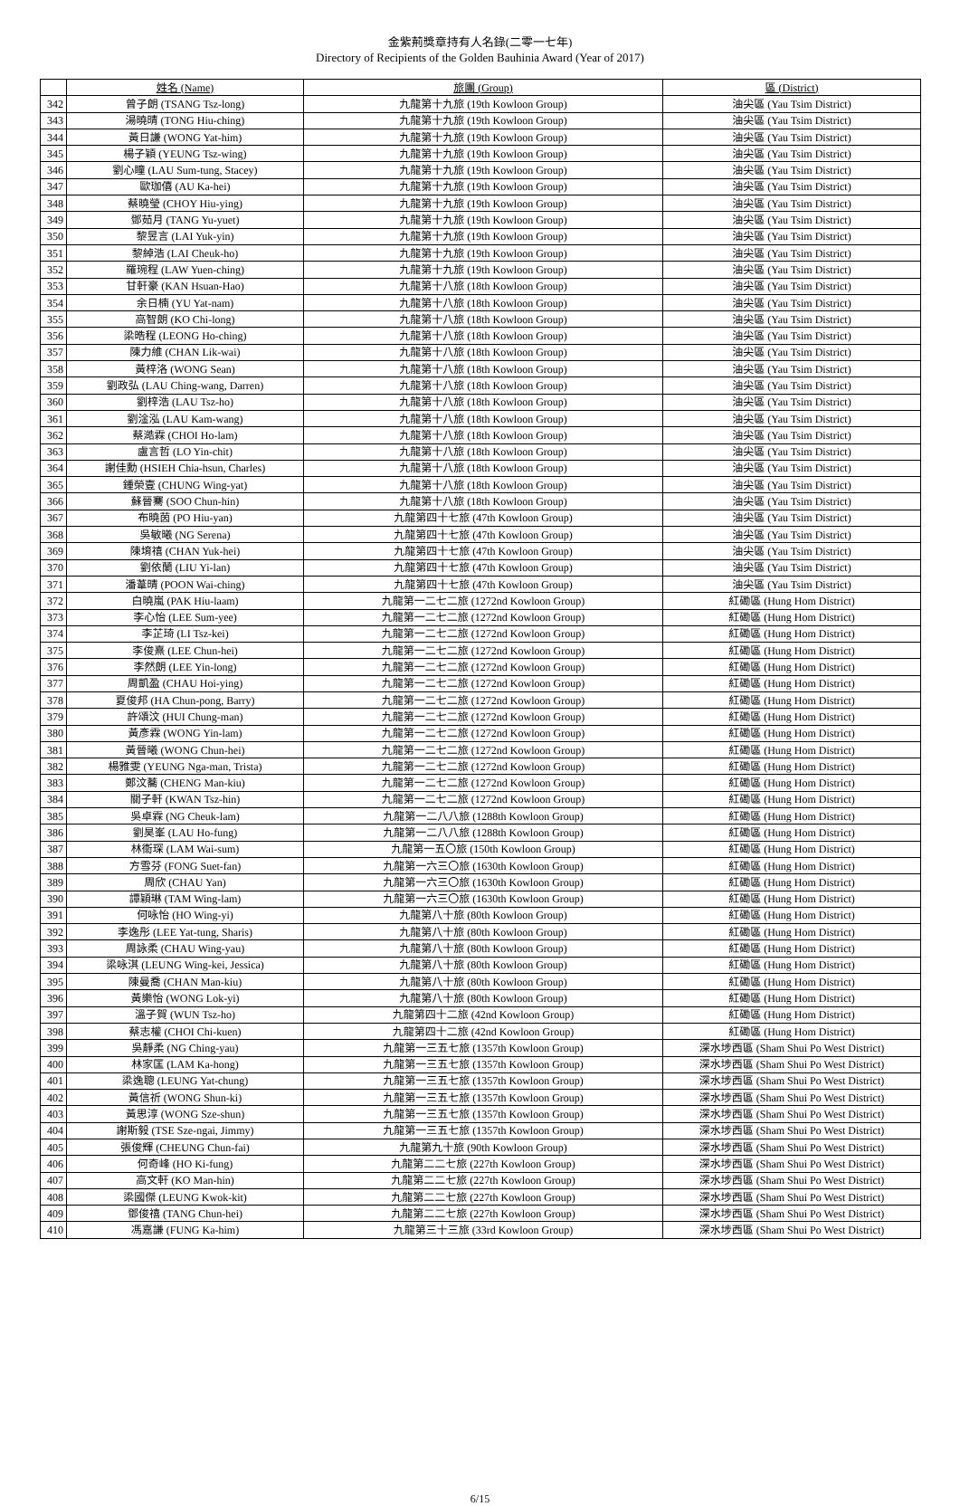金紫荊獎章持有人名錄(二零一七年)
Directory of Recipients of the Golden Bauhinia Award (Year of 2017)
| | 姓名 (Name) | 旅團 (Group) | 區 (District) |
| --- | --- | --- | --- |
| 342 | 曾子朗 (TSANG Tsz-long) | 九龍第十九旅 (19th Kowloon Group) | 油尖區 (Yau Tsim District) |
| 343 | 湯曉晴 (TONG Hiu-ching) | 九龍第十九旅 (19th Kowloon Group) | 油尖區 (Yau Tsim District) |
| 344 | 黃日謙 (WONG Yat-him) | 九龍第十九旅 (19th Kowloon Group) | 油尖區 (Yau Tsim District) |
| 345 | 楊子穎 (YEUNG Tsz-wing) | 九龍第十九旅 (19th Kowloon Group) | 油尖區 (Yau Tsim District) |
| 346 | 劉心瞳 (LAU Sum-tung, Stacey) | 九龍第十九旅 (19th Kowloon Group) | 油尖區 (Yau Tsim District) |
| 347 | 歐珈僖 (AU Ka-hei) | 九龍第十九旅 (19th Kowloon Group) | 油尖區 (Yau Tsim District) |
| 348 | 蔡曉瑩 (CHOY Hiu-ying) | 九龍第十九旅 (19th Kowloon Group) | 油尖區 (Yau Tsim District) |
| 349 | 鄧茹月 (TANG Yu-yuet) | 九龍第十九旅 (19th Kowloon Group) | 油尖區 (Yau Tsim District) |
| 350 | 黎昱言 (LAI Yuk-yin) | 九龍第十九旅 (19th Kowloon Group) | 油尖區 (Yau Tsim District) |
| 351 | 黎綽浩 (LAI Cheuk-ho) | 九龍第十九旅 (19th Kowloon Group) | 油尖區 (Yau Tsim District) |
| 352 | 羅琬程 (LAW Yuen-ching) | 九龍第十九旅 (19th Kowloon Group) | 油尖區 (Yau Tsim District) |
| 353 | 甘軒豪 (KAN Hsuan-Hao) | 九龍第十八旅 (18th Kowloon Group) | 油尖區 (Yau Tsim District) |
| 354 | 余日楠 (YU Yat-nam) | 九龍第十八旅 (18th Kowloon Group) | 油尖區 (Yau Tsim District) |
| 355 | 高智朗 (KO Chi-long) | 九龍第十八旅 (18th Kowloon Group) | 油尖區 (Yau Tsim District) |
| 356 | 梁晧程 (LEONG Ho-ching) | 九龍第十八旅 (18th Kowloon Group) | 油尖區 (Yau Tsim District) |
| 357 | 陳力維 (CHAN Lik-wai) | 九龍第十八旅 (18th Kowloon Group) | 油尖區 (Yau Tsim District) |
| 358 | 黃梓洛 (WONG Sean) | 九龍第十八旅 (18th Kowloon Group) | 油尖區 (Yau Tsim District) |
| 359 | 劉政弘 (LAU Ching-wang, Darren) | 九龍第十八旅 (18th Kowloon Group) | 油尖區 (Yau Tsim District) |
| 360 | 劉梓浩 (LAU Tsz-ho) | 九龍第十八旅 (18th Kowloon Group) | 油尖區 (Yau Tsim District) |
| 361 | 劉淦泓 (LAU Kam-wang) | 九龍第十八旅 (18th Kowloon Group) | 油尖區 (Yau Tsim District) |
| 362 | 蔡澔霖 (CHOI Ho-lam) | 九龍第十八旅 (18th Kowloon Group) | 油尖區 (Yau Tsim District) |
| 363 | 盧言哲 (LO Yin-chit) | 九龍第十八旅 (18th Kowloon Group) | 油尖區 (Yau Tsim District) |
| 364 | 謝佳勳 (HSIEH Chia-hsun, Charles) | 九龍第十八旅 (18th Kowloon Group) | 油尖區 (Yau Tsim District) |
| 365 | 鍾榮壹 (CHUNG Wing-yat) | 九龍第十八旅 (18th Kowloon Group) | 油尖區 (Yau Tsim District) |
| 366 | 蘇晉騫 (SOO Chun-hin) | 九龍第十八旅 (18th Kowloon Group) | 油尖區 (Yau Tsim District) |
| 367 | 布曉茵 (PO Hiu-yan) | 九龍第四十七旅 (47th Kowloon Group) | 油尖區 (Yau Tsim District) |
| 368 | 吳敏曦 (NG Serena) | 九龍第四十七旅 (47th Kowloon Group) | 油尖區 (Yau Tsim District) |
| 369 | 陳堉禧 (CHAN Yuk-hei) | 九龍第四十七旅 (47th Kowloon Group) | 油尖區 (Yau Tsim District) |
| 370 | 劉依蘭 (LIU Yi-lan) | 九龍第四十七旅 (47th Kowloon Group) | 油尖區 (Yau Tsim District) |
| 371 | 潘葦晴 (POON Wai-ching) | 九龍第四十七旅 (47th Kowloon Group) | 油尖區 (Yau Tsim District) |
| 372 | 白曉嵐 (PAK Hiu-laam) | 九龍第一二七二旅 (1272nd Kowloon Group) | 紅磡區 (Hung Hom District) |
| 373 | 李心怡 (LEE Sum-yee) | 九龍第一二七二旅 (1272nd Kowloon Group) | 紅磡區 (Hung Hom District) |
| 374 | 李芷琦 (LI Tsz-kei) | 九龍第一二七二旅 (1272nd Kowloon Group) | 紅磡區 (Hung Hom District) |
| 375 | 李俊熹 (LEE Chun-hei) | 九龍第一二七二旅 (1272nd Kowloon Group) | 紅磡區 (Hung Hom District) |
| 376 | 李然朗 (LEE Yin-long) | 九龍第一二七二旅 (1272nd Kowloon Group) | 紅磡區 (Hung Hom District) |
| 377 | 周凱盈 (CHAU Hoi-ying) | 九龍第一二七二旅 (1272nd Kowloon Group) | 紅磡區 (Hung Hom District) |
| 378 | 夏俊邦 (HA Chun-pong, Barry) | 九龍第一二七二旅 (1272nd Kowloon Group) | 紅磡區 (Hung Hom District) |
| 379 | 許頌汶 (HUI Chung-man) | 九龍第一二七二旅 (1272nd Kowloon Group) | 紅磡區 (Hung Hom District) |
| 380 | 黃彥霖 (WONG Yin-lam) | 九龍第一二七二旅 (1272nd Kowloon Group) | 紅磡區 (Hung Hom District) |
| 381 | 黃晉曦 (WONG Chun-hei) | 九龍第一二七二旅 (1272nd Kowloon Group) | 紅磡區 (Hung Hom District) |
| 382 | 楊雅雯 (YEUNG Nga-man, Trista) | 九龍第一二七二旅 (1272nd Kowloon Group) | 紅磡區 (Hung Hom District) |
| 383 | 鄭汶蕎 (CHENG Man-kiu) | 九龍第一二七二旅 (1272nd Kowloon Group) | 紅磡區 (Hung Hom District) |
| 384 | 關子軒 (KWAN Tsz-hin) | 九龍第一二七二旅 (1272nd Kowloon Group) | 紅磡區 (Hung Hom District) |
| 385 | 吳卓霖 (NG Cheuk-lam) | 九龍第一二八八旅 (1288th Kowloon Group) | 紅磡區 (Hung Hom District) |
| 386 | 劉昊峯 (LAU Ho-fung) | 九龍第一二八八旅 (1288th Kowloon Group) | 紅磡區 (Hung Hom District) |
| 387 | 林衞琛 (LAM Wai-sum) | 九龍第一五〇旅 (150th Kowloon Group) | 紅磡區 (Hung Hom District) |
| 388 | 方雪芬 (FONG Suet-fan) | 九龍第一六三〇旅 (1630th Kowloon Group) | 紅磡區 (Hung Hom District) |
| 389 | 周欣 (CHAU Yan) | 九龍第一六三〇旅 (1630th Kowloon Group) | 紅磡區 (Hung Hom District) |
| 390 | 譚穎琳 (TAM Wing-lam) | 九龍第一六三〇旅 (1630th Kowloon Group) | 紅磡區 (Hung Hom District) |
| 391 | 何咏怡 (HO Wing-yi) | 九龍第八十旅 (80th Kowloon Group) | 紅磡區 (Hung Hom District) |
| 392 | 李逸彤 (LEE Yat-tung, Sharis) | 九龍第八十旅 (80th Kowloon Group) | 紅磡區 (Hung Hom District) |
| 393 | 周詠柔 (CHAU Wing-yau) | 九龍第八十旅 (80th Kowloon Group) | 紅磡區 (Hung Hom District) |
| 394 | 梁咏淇 (LEUNG Wing-kei, Jessica) | 九龍第八十旅 (80th Kowloon Group) | 紅磡區 (Hung Hom District) |
| 395 | 陳曼喬 (CHAN Man-kiu) | 九龍第八十旅 (80th Kowloon Group) | 紅磡區 (Hung Hom District) |
| 396 | 黃樂怡 (WONG Lok-yi) | 九龍第八十旅 (80th Kowloon Group) | 紅磡區 (Hung Hom District) |
| 397 | 溫子賀 (WUN Tsz-ho) | 九龍第四十二旅 (42nd Kowloon Group) | 紅磡區 (Hung Hom District) |
| 398 | 蔡志權 (CHOI Chi-kuen) | 九龍第四十二旅 (42nd Kowloon Group) | 紅磡區 (Hung Hom District) |
| 399 | 吳靜柔 (NG Ching-yau) | 九龍第一三五七旅 (1357th Kowloon Group) | 深水埗西區 (Sham Shui Po West District) |
| 400 | 林家匡 (LAM Ka-hong) | 九龍第一三五七旅 (1357th Kowloon Group) | 深水埗西區 (Sham Shui Po West District) |
| 401 | 梁逸聰 (LEUNG Yat-chung) | 九龍第一三五七旅 (1357th Kowloon Group) | 深水埗西區 (Sham Shui Po West District) |
| 402 | 黃信祈 (WONG Shun-ki) | 九龍第一三五七旅 (1357th Kowloon Group) | 深水埗西區 (Sham Shui Po West District) |
| 403 | 黃思淳 (WONG Sze-shun) | 九龍第一三五七旅 (1357th Kowloon Group) | 深水埗西區 (Sham Shui Po West District) |
| 404 | 謝斯毅 (TSE Sze-ngai, Jimmy) | 九龍第一三五七旅 (1357th Kowloon Group) | 深水埗西區 (Sham Shui Po West District) |
| 405 | 張俊輝 (CHEUNG Chun-fai) | 九龍第九十旅 (90th Kowloon Group) | 深水埗西區 (Sham Shui Po West District) |
| 406 | 何奇峰 (HO Ki-fung) | 九龍第二二七旅 (227th Kowloon Group) | 深水埗西區 (Sham Shui Po West District) |
| 407 | 高文軒 (KO Man-hin) | 九龍第二二七旅 (227th Kowloon Group) | 深水埗西區 (Sham Shui Po West District) |
| 408 | 梁國傑 (LEUNG Kwok-kit) | 九龍第二二七旅 (227th Kowloon Group) | 深水埗西區 (Sham Shui Po West District) |
| 409 | 鄧俊禧 (TANG Chun-hei) | 九龍第二二七旅 (227th Kowloon Group) | 深水埗西區 (Sham Shui Po West District) |
| 410 | 馮嘉謙 (FUNG Ka-him) | 九龍第三十三旅 (33rd Kowloon Group) | 深水埗西區 (Sham Shui Po West District) |
6/15